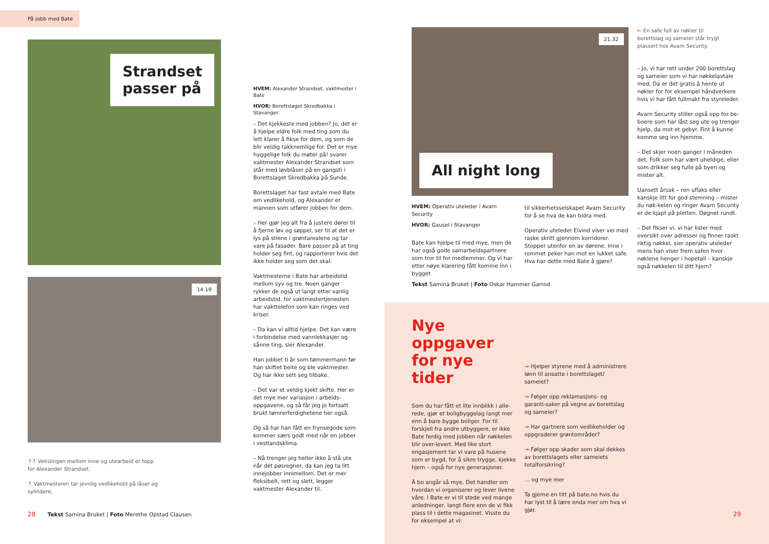På jobb med Bate
Strandset
passer på
14.19
↑↑ Vekslingen mellom inne og utearbeid er topp for Alexander Strandset.
↑ Vaktmesteren tar jevnlig vedlikehold på låser og sylindere.
28 Tekst Samina Bruket | Foto Merethe Opstad Clausen
HVEM: Alexander Strandset, vaktmester i Bate
HVOR: Borettslaget Skredbakka i Stavanger.
– Det kjekkeste med jobben? Jo, det er å hjelpe eldre folk med ting som du lett klarer å fikse for dem, og som de blir veldig takknemlige for. Det er mye hyggelige folk du møter på! svarer vaktmester Alexander Strandset som står med løvblåser på en gangsti i Borettslaget Skredbakka på Sunde.
Borettslaget har fast avtale med Bate om vedlikehold, og Alexander er mannen som utfører jobben for dem.
– Her gjør jeg alt fra å justere dører til å fjerne løv og søppel, ser til at det er lys på stiene i grøntarealene og tar vare på fasader. Bare passer på at ting holder seg fint, og rapporterer hvis det ikke holder seg som det skal.
Vaktmesterne i Bate har arbeidstid mellom syv og tre. Noen ganger rykker de også ut langt etter vanlig arbeidstid, for vaktmestertjenesten har vakttelefon som kan ringes ved kriser.
– Da kan vi alltid hjelpe. Det kan være i forbindelse med vannlekkasjer og sånne ting, sier Alexander.
Han jobbet ti år som tømmermann før han skiftet beite og ble vaktmester. Og har ikke sett seg tilbake.
– Det var et veldig kjekt skifte. Her er det mye mer variasjon i arbeids-oppgavene, og så får jeg jo fortsatt brukt tømrerferdighetene her også.
Og så har han fått en frynsegode som kommer særs godt med når en jobber i vestlandsklima.
– Nå trenger jeg heller ikke å stå ute når det pøsregner, da kan jeg ta litt innejobber innimellom. Det er mer fleksibelt, rett og slett, legger vaktmester Alexander til.
21.32
All night long
← En safe full av nøkler til borettslag og sameier står trygt plassert hos Avarn Security.
HVEM: Operativ uteleder i Avarn Security
HVOR: Gausel i Stavanger
Bate kan hjelpe til med mye, men de har også gode samarbeidspartnere som tror til for medlemmer. Og vi har etter nøye klarering fått komme inn i bygget
til sikkerhetsselskapet Avarn Security for å se hva de kan bidra med.
Operativ uteleder Eivind viser vei med raske skritt gjennom korridorer. Stopper utenfor en av dørene. Inne i rommet peker han mot en lukket safe. Hva har dette med Bate å gjøre?
– Jo, vi har rett under 200 borettslag og sameier som vi har nøkkelavtale med. Da er det gratis å hente ut nøkler for for eksempel håndverkere hvis vi har fått fullmakt fra styreleder.
Avarn Security stiller også opp for be-boere som har låst seg ute og trenger hjelp, da mot et gebyr. Fint å kunne komme seg inn hjemme.
– Det skjer noen ganger i måneden det. Folk som har vært uheldige, eller som drikker seg fulle på byen og mister alt.
Uansett årsak – ren uflaks eller kanskje litt for god stemning – mister du nøk-kelen og ringer Avarn Security er de kjapt på pletten. Døgnet rundt.
– Det fikser vi, vi har lister med oversikt over adresser og finner raskt riktig nøkkel, sier operativ uteleder mens han viser frem safen hvor nøklene henger i hopetall – kanskje også nøkkelen til ditt hjem?
Tekst Samina Bruket | Foto Oskar Hammer Garrod
Nye oppgaver for nye tider
Som du har fått et lite innblikk i alle-rede, gjør et boligbyggelag langt mer enn å bare bygge boliger. For til forskjell fra andre utbyggere, er ikke Bate ferdig med jobben når nøkkelen blir over-levert. Med like stort engasjement tar vi vare på husene som er bygd, for å sikre trygge, kjekke hjem – også for nye generasjoner.
Å bo angår så mye. Det handler om hvordan vi organiserer og lever livene våre. I Bate er vi til stede ved mange anledninger, langt flere enn de vi fikk plass til i dette magasinet. Visste du for eksempel at vi:
→ Hjelper styrene med å administrere lønn til ansatte i borettslaget/ sameiet?
→ Følger opp reklamasjons- og garanti-saker på vegne av borettslag og sameier?
→ Har gartnere som vedlikeholder og oppgraderer grøntområder?
→ Følger opp skader som skal dekkes av borettslagets eller sameiets totalforsikring?
… og mye mer
Ta gjerne en titt på bate.no hvis du har lyst til å lære enda mer om hva vi gjør.
29